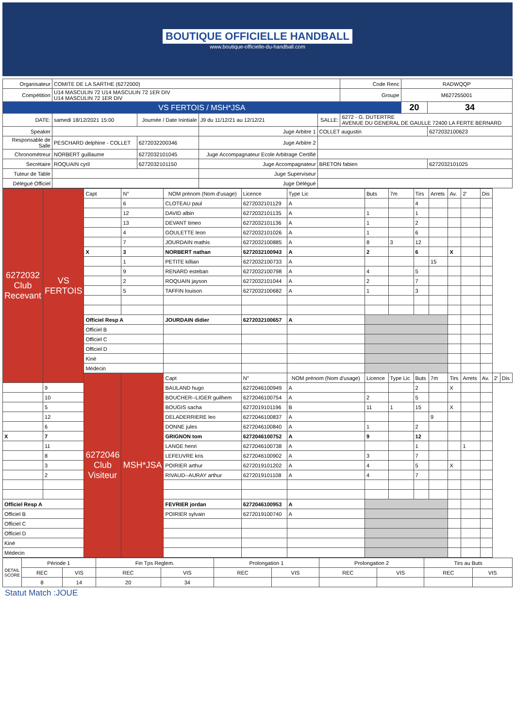BOUTIQUE OFFICIELLE HANDBALL
www.boutique-officielle-du-handball.com
| Organisateur | COMITE DE LA SARTHE (6272000) | | | | | Code Renc | RADWQQP | |
| Compétition | U14 MASCULIN 72 U14 MASCULIN 72 1ER DIV U14 MASCULIN 72 1ER DIV | | | | | Groupe | M627255001 | |
| VS FERTOIS / MSH*JSA | | | | | | | 20 | 34 |
| DATE: | samedi 18/12/2021 15:00 | Journée / Date Inintiale | J9 du 11/12/21 au 12/12/21 | SALLE: | 6272 - G. DUTERTRE AVENUE DU GENERAL DE GAULLE 72400 LA FERTE BERNARD | | | |
| Speaker | | | Juge Arbitre 1 | COLLET augustin | | | | 6272032100623 |
| Responsable de Salle | PESCHARD delphine - COLLET | 6272032200346 | Juge Arbitre 2 | | | | | |
| Chronométreur | NORBERT guillaume | 6272032101045 | Juge Accompagnateur Ecole Arbitrage Certifié | | | | | |
| Secrétaire | ROQUAIN cyril | 6272032101150 | Juge Accompagnateur | BRETON fabien | | | | 6272032101025 |
| Tuteur de Table | | | Juge Superviseur | | | | | |
| Délégué Officiel | | | Juge Délégué | | | | | |
| 6272032 Club Recevant | VS FERTOIS | Capt | N° | NOM prénom (Nom d'usage) | Licence | Type Lic | Buts | 7m | Tirs | Arrets | Av. | 2' | Dis | | |
| | | | 6 | CLOTEAU paul | 6272032101129 | A | | | 4 | | | | | | |
| | | | 12 | DAVID albin | 6272032101135 | A | 1 | | 1 | | | | | | |
| | | | 13 | DEVANT timeo | 6272032101136 | A | 1 | | 2 | | | | | | |
| | | | 4 | GOULETTE leon | 6272032101026 | A | 1 | | 6 | | | | | | |
| | | | 7 | JOURDAIN mathis | 6272032100885 | A | 8 | 3 | 12 | | | | | | |
| | | X | 3 | NORBERT nathan | 6272032100943 | A | 2 | | 6 | | X | | | | |
| | | | 1 | PETITE killian | 6272032100733 | A | | | | 15 | | | | | |
| | | | 9 | RENARD esteban | 6272032100798 | A | 4 | | 5 | | | | | | |
| | | | 2 | ROQUAIN jayson | 6272032101044 | A | 2 | | 7 | | | | | | |
| | | | 5 | TAFFIN louison | 6272032100682 | A | 1 | | 3 | | | | | | |
| | | Officiel Resp A | | JOURDAIN didier | 6272032100657 | A | | | | | | | | | |
| | | Officiel B | | | | | | | | | | | | | |
| | | Officiel C | | | | | | | | | | | | | |
| | | Officiel D | | | | | | | | | | | | | |
| | | Kiné | | | | | | | | | | | | | |
| | | Médecin | | | | | | | | | | | | | |
| | | 6272046 Club Visiteur | MSH*JSA | Capt | N° | NOM prénom (Nom d'usage) | Licence | Type Lic | Buts | 7m | Tirs | Arrets | Av. | 2' | Dis |
| | 9 | | | BAULAND hugo | 6272046100949 | A | | | 2 | | X | | | | |
| | 10 | | | BOUCHER--LIGER guilhem | 6272046100754 | A | 2 | | 5 | | | | | | |
| | 5 | | | BOUGIS sacha | 6272019101196 | B | 11 | 1 | 15 | | X | | | | |
| | 12 | | | DELADERRIERE leo | 6272046100837 | A | | | | 9 | | | | | |
| | 6 | | | DONNE jules | 6272046100840 | A | 1 | | 2 | | | | | | |
| X | 7 | | | GRIGNON tom | 6272046100752 | A | 9 | | 12 | | | | | | |
| | 11 | | | LANGE henri | 6272046100738 | A | | | 1 | | | 1 | | | |
| | 8 | | | LEFEUVRE kris | 6272046100902 | A | 3 | | 7 | | | | | | |
| | 3 | | | POIRIER arthur | 6272019101202 | A | 4 | | 5 | | X | | | | |
| | 2 | | | RIVAUD--AURAY arthur | 6272019101108 | A | 4 | | 7 | | | | | | |
| Officiel Resp A | | | | FEVRIER jordan | 6272046100953 | A | | | | | | | | | |
| Officiel B | | | | POIRIER sylvain | 6272019100740 | A | | | | | | | | | |
| Officiel C | | | | | | | | | | | | | | | |
| Officiel D | | | | | | | | | | | | | | | |
| Kiné | | | | | | | | | | | | | | | |
| Médecin | | | | | | | | | | | | | | | |
| DETAIL SCORE | Période 1 | | Fin Tps Reglem. | | Prolongation 1 | | Prolongation 2 | | Tirs au Buts | |
| | REC | VIS | REC | VIS | REC | VIS | REC | VIS | REC | VIS |
| | 8 | 14 | 20 | 34 | | | | | | |
Statut Match :JOUE